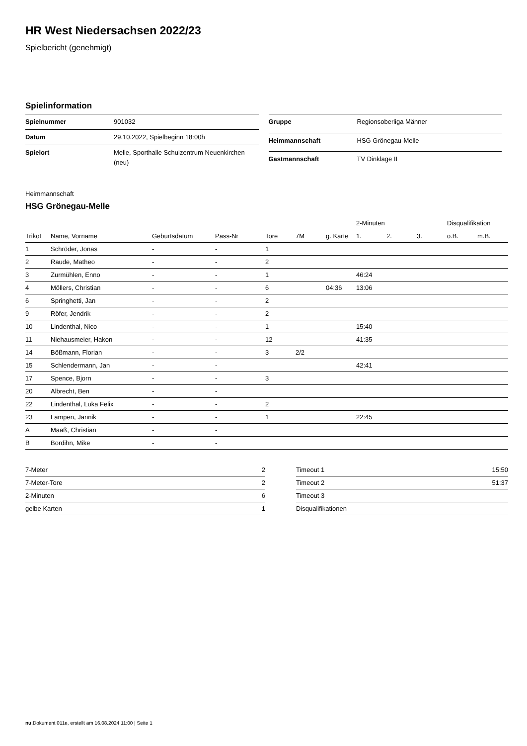HR West Niedersachsen 2022/23
Spielbericht (genehmigt)
Spielinformation
| Spielnummer | 901032 |
| Datum | 29.10.2022, Spielbeginn 18:00h |
| Spielort | Melle, Sporthalle Schulzentrum Neuenkirchen (neu) |
| Gruppe | Regionsoberliga Männer |
| Heimmannschaft | HSG Grönegau-Melle |
| Gastmannschaft | TV Dinklage II |
Heimmannschaft
HSG Grönegau-Melle
| | | | | | | | 2-Minuten | | | Disqualifikation | |
| --- | --- | --- | --- | --- | --- | --- | --- | --- | --- | --- | --- |
| Trikot | Name, Vorname | Geburtsdatum | Pass-Nr | Tore | 7M | g. Karte | 1. | 2. | 3. | o.B. | m.B. |
| 1 | Schröder, Jonas | - | - | 1 | | | | | | | |
| 2 | Raude, Matheo | - | - | 2 | | | | | | | |
| 3 | Zurmühlen, Enno | - | - | 1 | | | 46:24 | | | | |
| 4 | Möllers, Christian | - | - | 6 | | 04:36 | 13:06 | | | | |
| 6 | Springhetti, Jan | - | - | 2 | | | | | | | |
| 9 | Röfer, Jendrik | - | - | 2 | | | | | | | |
| 10 | Lindenthal, Nico | - | - | 1 | | | 15:40 | | | | |
| 11 | Niehausmeier, Hakon | - | - | 12 | | | 41:35 | | | | |
| 14 | Bößmann, Florian | - | - | 3 | 2/2 | | | | | | |
| 15 | Schlendermann, Jan | - | - | | | | 42:41 | | | | |
| 17 | Spence, Bjorn | - | - | 3 | | | | | | | |
| 20 | Albrecht, Ben | - | - | | | | | | | | |
| 22 | Lindenthal, Luka Felix | - | - | 2 | | | | | | | |
| 23 | Lampen, Jannik | - | - | 1 | | | 22:45 | | | | |
| A | Maaß, Christian | - | - | | | | | | | | |
| B | Bordihn, Mike | - | - | | | | | | | | |
| 7-Meter | 2 |
| 7-Meter-Tore | 2 |
| 2-Minuten | 6 |
| gelbe Karten | 1 |
| Timeout 1 | 15:50 |
| Timeout 2 | 51:37 |
| Timeout 3 | |
| Disqualifikationen | |
nu.Dokument 011e, erstellt am 16.08.2024 11:00 | Seite 1